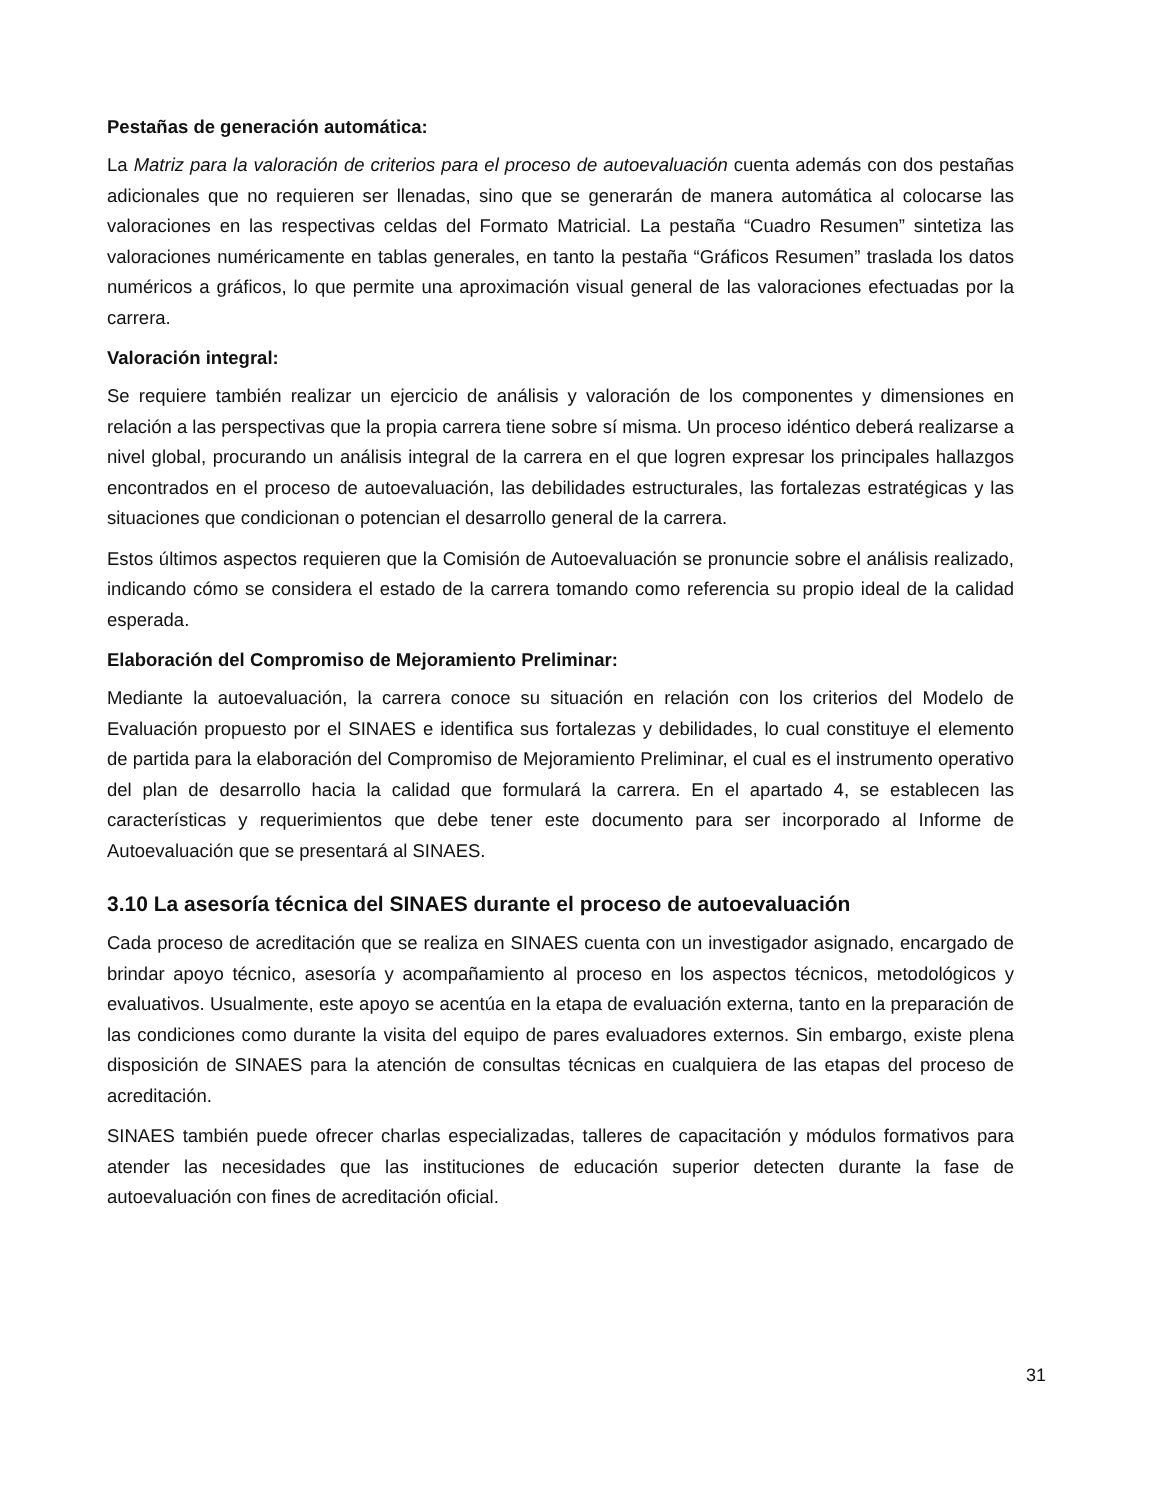Pestañas de generación automática:
La Matriz para la valoración de criterios para el proceso de autoevaluación cuenta además con dos pestañas adicionales que no requieren ser llenadas, sino que se generarán de manera automática al colocarse las valoraciones en las respectivas celdas del Formato Matricial. La pestaña “Cuadro Resumen” sintetiza las valoraciones numéricamente en tablas generales, en tanto la pestaña “Gráficos Resumen” traslada los datos numéricos a gráficos, lo que permite una aproximación visual general de las valoraciones efectuadas por la carrera.
Valoración integral:
Se requiere también realizar un ejercicio de análisis y valoración de los componentes y dimensiones en relación a las perspectivas que la propia carrera tiene sobre sí misma. Un proceso idéntico deberá realizarse a nivel global, procurando un análisis integral de la carrera en el que logren expresar los principales hallazgos encontrados en el proceso de autoevaluación, las debilidades estructurales, las fortalezas estratégicas y las situaciones que condicionan o potencian el desarrollo general de la carrera.
Estos últimos aspectos requieren que la Comisión de Autoevaluación se pronuncie sobre el análisis realizado, indicando cómo se considera el estado de la carrera tomando como referencia su propio ideal de la calidad esperada.
Elaboración del Compromiso de Mejoramiento Preliminar:
Mediante la autoevaluación, la carrera conoce su situación en relación con los criterios del Modelo de Evaluación propuesto por el SINAES e identifica sus fortalezas y debilidades, lo cual constituye el elemento de partida para la elaboración del Compromiso de Mejoramiento Preliminar, el cual es el instrumento operativo del plan de desarrollo hacia la calidad que formulará la carrera. En el apartado 4, se establecen las características y requerimientos que debe tener este documento para ser incorporado al Informe de Autoevaluación que se presentará al SINAES.
3.10 La asesoría técnica del SINAES durante el proceso de autoevaluación
Cada proceso de acreditación que se realiza en SINAES cuenta con un investigador asignado, encargado de brindar apoyo técnico, asesoría y acompañamiento al proceso en los aspectos técnicos, metodológicos y evaluativos. Usualmente, este apoyo se acentúa en la etapa de evaluación externa, tanto en la preparación de las condiciones como durante la visita del equipo de pares evaluadores externos. Sin embargo, existe plena disposición de SINAES para la atención de consultas técnicas en cualquiera de las etapas del proceso de acreditación.
SINAES también puede ofrecer charlas especializadas, talleres de capacitación y módulos formativos para atender las necesidades que las instituciones de educación superior detecten durante la fase de autoevaluación con fines de acreditación oficial.
31